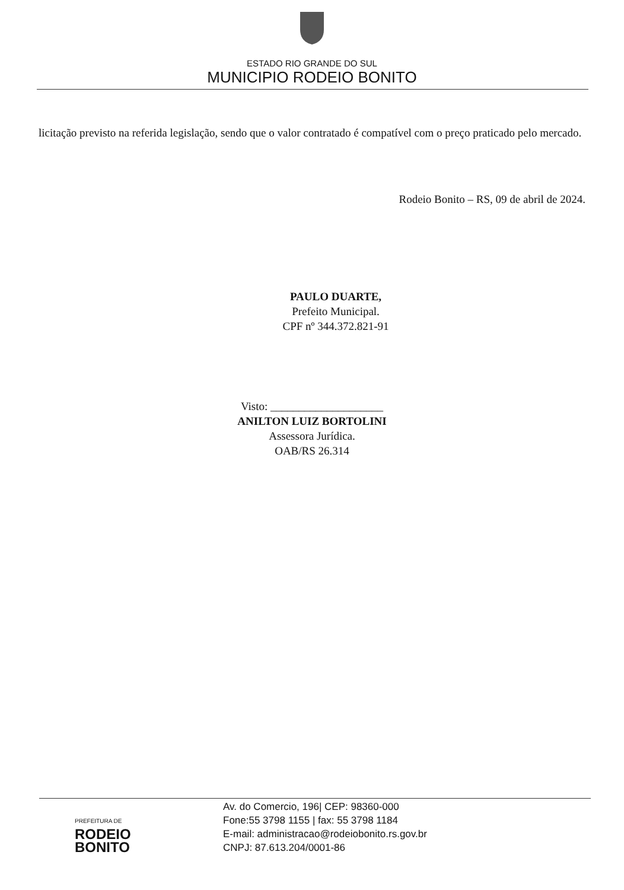ESTADO RIO GRANDE DO SUL
MUNICIPIO RODEIO BONITO
licitação previsto na referida legislação, sendo que o valor contratado é compatível com o preço praticado pelo mercado.
Rodeio Bonito – RS, 09 de abril de 2024.
PAULO DUARTE,
Prefeito Municipal.
CPF nº 344.372.821-91
Visto: ____________________
ANILTON LUIZ BORTOLINI
Assessora Jurídica.
OAB/RS 26.314
PREFEITURA DE
RODEIO
BONITO
Av. do Comercio, 196| CEP: 98360-000
Fone:55 3798 1155 | fax: 55 3798 1184
E-mail: administracao@rodeiobonito.rs.gov.br
CNPJ: 87.613.204/0001-86